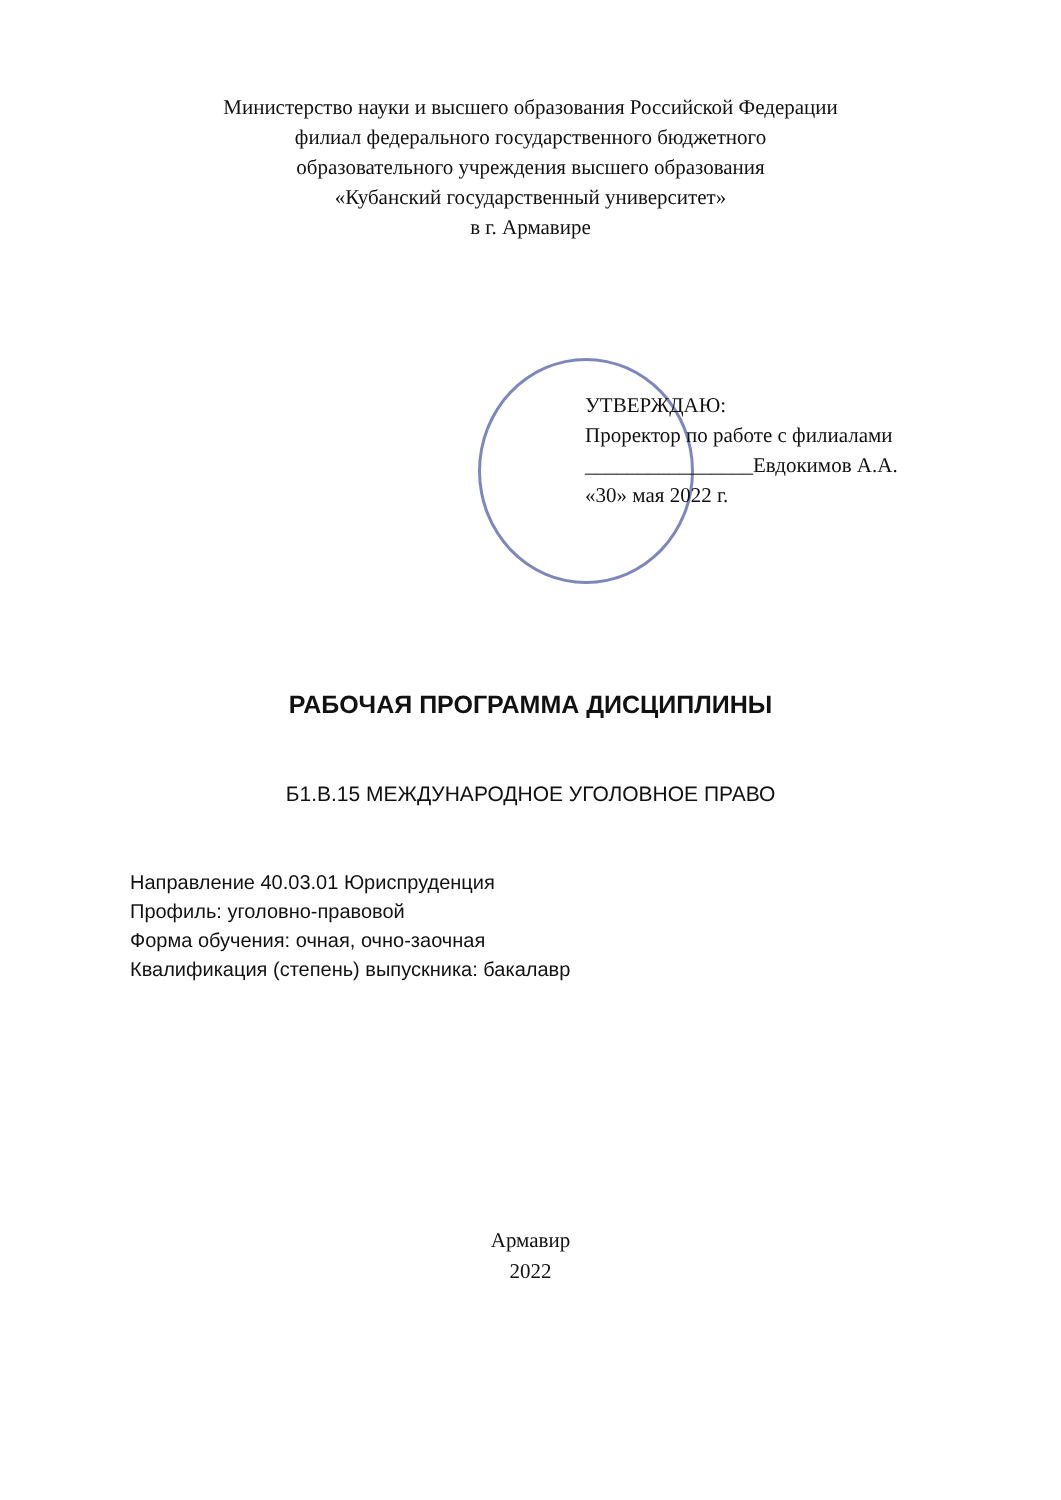Министерство науки и высшего образования Российской Федерации
филиал федерального государственного бюджетного
образовательного учреждения высшего образования
«Кубанский государственный университет»
в г. Армавире
УТВЕРЖДАЮ:
Проректор по работе с филиалами
________________Евдокимов А.А.
«30» мая 2022 г.
РАБОЧАЯ ПРОГРАММА ДИСЦИПЛИНЫ
Б1.В.15 МЕЖДУНАРОДНОЕ УГОЛОВНОЕ ПРАВО
Направление 40.03.01 Юриспруденция
Профиль: уголовно-правовой
Форма обучения: очная, очно-заочная
Квалификация (степень) выпускника: бакалавр
Армавир
2022